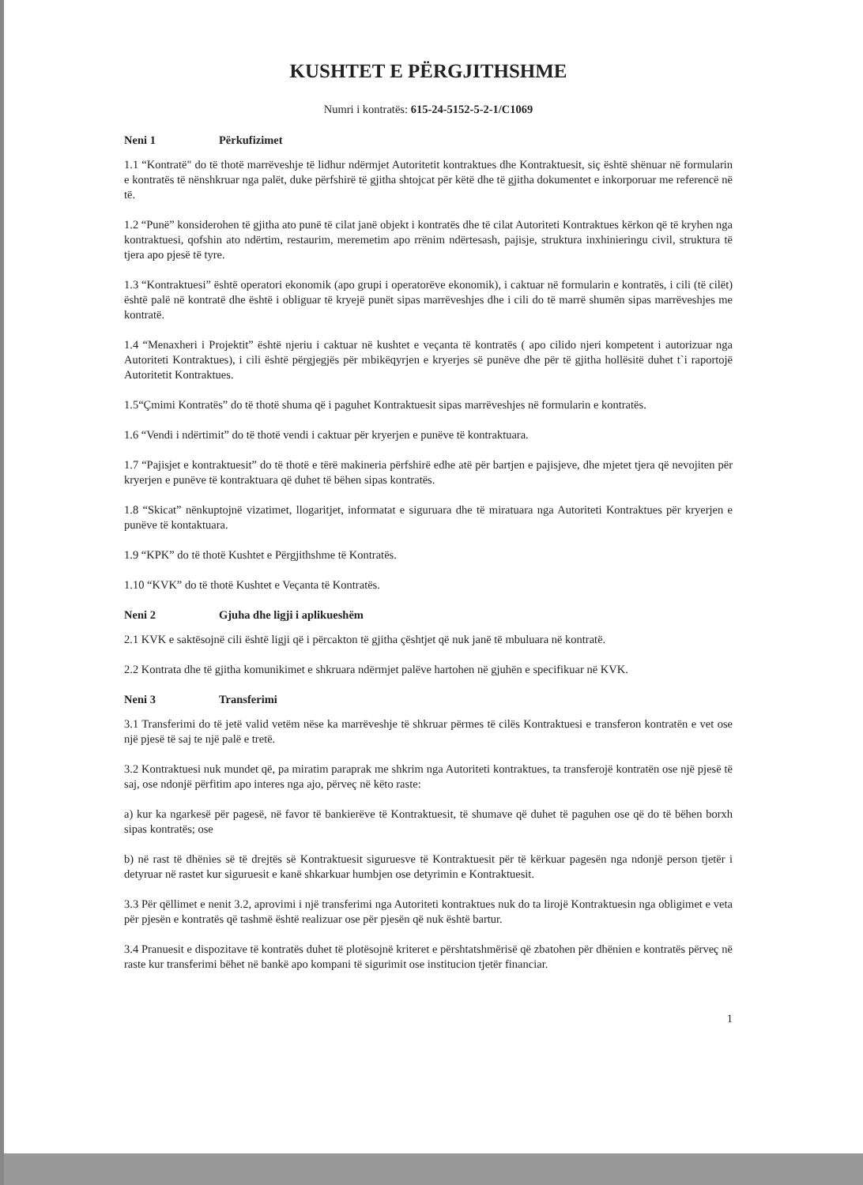KUSHTET E PËRGJITHSHME
Numri i kontratës: 615-24-5152-5-2-1/C1069
Neni 1 Përkufizimet
1.1 “Kontratë" do të thotë marrëveshje të lidhur ndërmjet Autoritetit kontraktues dhe Kontraktuesit, siç është shënuar në formularin e kontratës të nënshkruar nga palët, duke përfshirë të gjitha shtojcat për këtë dhe të gjitha dokumentet e inkorporuar me referencë në të.
1.2 “Punë” konsiderohen të gjitha ato punë të cilat janë objekt i kontratës dhe të cilat Autoriteti Kontraktues kërkon që të kryhen nga kontraktuesi, qofshin ato ndërtim, restaurim, meremetim apo rrënim ndërtesash, pajisje, struktura inxhinieringu civil, struktura të tjera apo pjesë të tyre.
1.3 “Kontraktuesi” është operatori ekonomik (apo grupi i operatorëve ekonomik), i caktuar në formularin e kontratës, i cili (të cilët) është palë në kontratë dhe është i obliguar të kryejë punët sipas marrëveshjes dhe i cili do të marrë shumën sipas marrëveshjes me kontratë.
1.4 “Menaxheri i Projektit” është njeriu i caktuar në kushtet e veçanta të kontratës ( apo cilido njeri kompetent i autorizuar nga Autoriteti Kontraktues), i cili është përgjegjës për mbikëqyrjen e kryerjes së punëve dhe për të gjitha hollësitë duhet t`i raportojë Autoritetit Kontraktues.
1.5“Çmimi Kontratës” do të thotë shuma që i paguhet Kontraktuesit sipas marrëveshjes në formularin e kontratës.
1.6 “Vendi i ndërtimit” do të thotë vendi i caktuar për kryerjen e punëve të kontraktuara.
1.7 “Pajisjet e kontraktuesit” do të thotë e tërë makineria përfshirë edhe atë për bartjen e pajisjeve, dhe mjetet tjera që nevojiten për kryerjen e punëve të kontraktuara që duhet të bëhen sipas kontratës.
1.8 “Skicat” nënkuptojnë vizatimet, llogaritjet, informatat e siguruara dhe të miratuara nga Autoriteti Kontraktues për kryerjen e punëve të kontaktuara.
1.9 “KPK” do të thotë Kushtet e Përgjithshme të Kontratës.
1.10 “KVK” do të thotë Kushtet e Veçanta të Kontratës.
Neni 2 Gjuha dhe ligji i aplikueshëm
2.1 KVK e saktësojnë cili është ligji që i përcakton të gjitha çështjet që nuk janë të mbuluara në kontratë.
2.2 Kontrata dhe të gjitha komunikimet e shkruara ndërmjet palëve hartohen në gjuhën e specifikuar në KVK.
Neni 3 Transferimi
3.1 Transferimi do të jetë valid vetëm nëse ka marrëveshje të shkruar përmes të cilës Kontraktuesi e transferon kontratën e vet ose një pjesë të saj te një palë e tretë.
3.2 Kontraktuesi nuk mundet që, pa miratim paraprak me shkrim nga Autoriteti kontraktues, ta transferojë kontratën ose një pjesë të saj, ose ndonjë përfitim apo interes nga ajo, përveç në këto raste:
a) kur ka ngarkesë për pagesë, në favor të bankierëve të Kontraktuesit, të shumave që duhet të paguhen ose që do të bëhen borxh sipas kontratës; ose
b) në rast të dhënies së të drejtës së Kontraktuesit siguruesve të Kontraktuesit për të kërkuar pagesën nga ndonjë person tjetër i detyruar në rastet kur siguruesit e kanë shkarkuar humbjen ose detyrimin e Kontraktuesit.
3.3 Për qëllimet e nenit 3.2, aprovimi i një transferimi nga Autoriteti kontraktues nuk do ta lirojë Kontraktuesin nga obligimet e veta për pjesën e kontratës që tashmë është realizuar ose për pjesën që nuk është bartur.
3.4 Pranuesit e dispozitave të kontratës duhet të plotësojnë kriteret e përshtatshmërisë që zbatohen për dhënien e kontratës përveç në raste kur transferimi bëhet në bankë apo kompani të sigurimit ose institucion tjetër financiar.
1